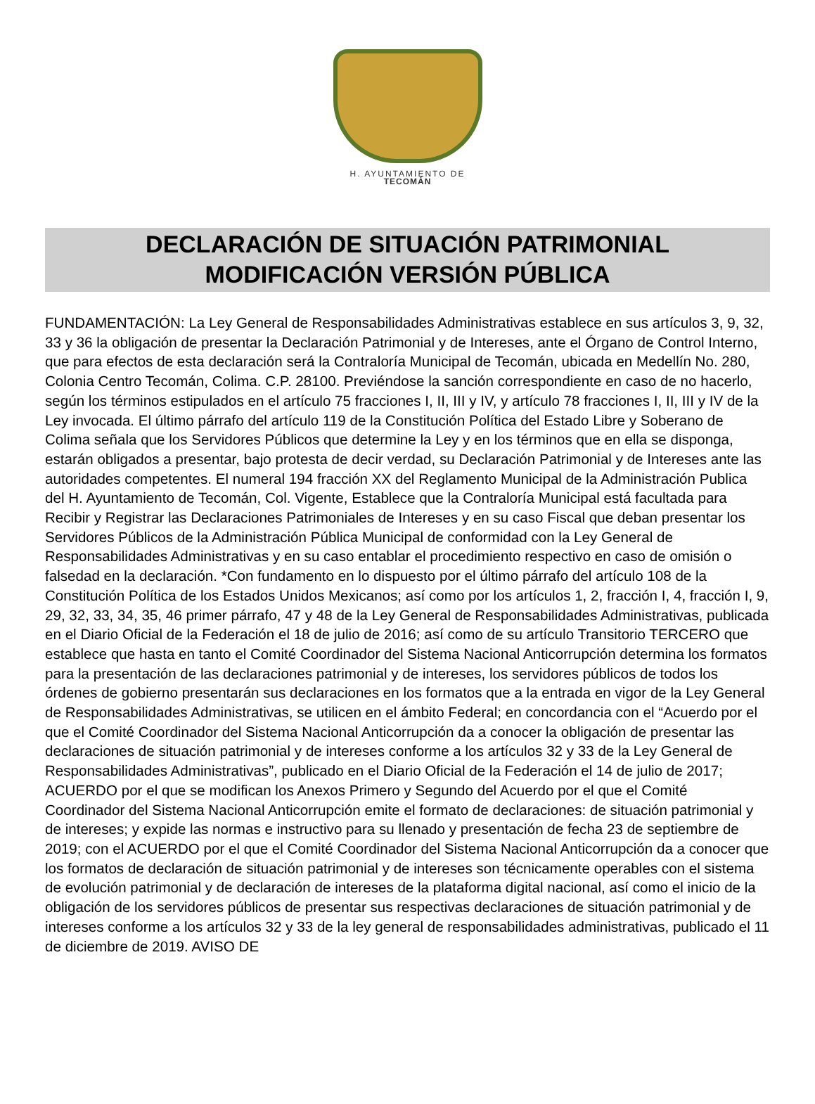H. AYUNTAMIENTO DE
TECOMÁN
DECLARACIÓN DE SITUACIÓN PATRIMONIAL
MODIFICACIÓN VERSIÓN PÚBLICA
FUNDAMENTACIÓN: La Ley General de Responsabilidades Administrativas establece en sus artículos 3, 9, 32, 33 y 36 la obligación de presentar la Declaración Patrimonial y de Intereses, ante el Órgano de Control Interno, que para efectos de esta declaración será la Contraloría Municipal de Tecomán, ubicada en Medellín No. 280, Colonia Centro Tecomán, Colima. C.P. 28100. Previéndose la sanción correspondiente en caso de no hacerlo, según los términos estipulados en el artículo 75 fracciones I, II, III y IV, y artículo 78 fracciones I, II, III y IV de la Ley invocada. El último párrafo del artículo 119 de la Constitución Política del Estado Libre y Soberano de Colima señala que los Servidores Públicos que determine la Ley y en los términos que en ella se disponga, estarán obligados a presentar, bajo protesta de decir verdad, su Declaración Patrimonial y de Intereses ante las autoridades competentes. El numeral 194 fracción XX del Reglamento Municipal de la Administración Publica del H. Ayuntamiento de Tecomán, Col. Vigente, Establece que la Contraloría Municipal está facultada para Recibir y Registrar las Declaraciones Patrimoniales de Intereses y en su caso Fiscal que deban presentar los Servidores Públicos de la Administración Pública Municipal de conformidad con la Ley General de Responsabilidades Administrativas y en su caso entablar el procedimiento respectivo en caso de omisión o falsedad en la declaración. *Con fundamento en lo dispuesto por el último párrafo del artículo 108 de la Constitución Política de los Estados Unidos Mexicanos; así como por los artículos 1, 2, fracción I, 4, fracción I, 9, 29, 32, 33, 34, 35, 46 primer párrafo, 47 y 48 de la Ley General de Responsabilidades Administrativas, publicada en el Diario Oficial de la Federación el 18 de julio de 2016; así como de su artículo Transitorio TERCERO que establece que hasta en tanto el Comité Coordinador del Sistema Nacional Anticorrupción determina los formatos para la presentación de las declaraciones patrimonial y de intereses, los servidores públicos de todos los órdenes de gobierno presentarán sus declaraciones en los formatos que a la entrada en vigor de la Ley General de Responsabilidades Administrativas, se utilicen en el ámbito Federal; en concordancia con el “Acuerdo por el que el Comité Coordinador del Sistema Nacional Anticorrupción da a conocer la obligación de presentar las declaraciones de situación patrimonial y de intereses conforme a los artículos 32 y 33 de la Ley General de Responsabilidades Administrativas”, publicado en el Diario Oficial de la Federación el 14 de julio de 2017; ACUERDO por el que se modifican los Anexos Primero y Segundo del Acuerdo por el que el Comité Coordinador del Sistema Nacional Anticorrupción emite el formato de declaraciones: de situación patrimonial y de intereses; y expide las normas e instructivo para su llenado y presentación de fecha 23 de septiembre de 2019; con el ACUERDO por el que el Comité Coordinador del Sistema Nacional Anticorrupción da a conocer que los formatos de declaración de situación patrimonial y de intereses son técnicamente operables con el sistema de evolución patrimonial y de declaración de intereses de la plataforma digital nacional, así como el inicio de la obligación de los servidores públicos de presentar sus respectivas declaraciones de situación patrimonial y de intereses conforme a los artículos 32 y 33 de la ley general de responsabilidades administrativas, publicado el 11 de diciembre de 2019. AVISO DE